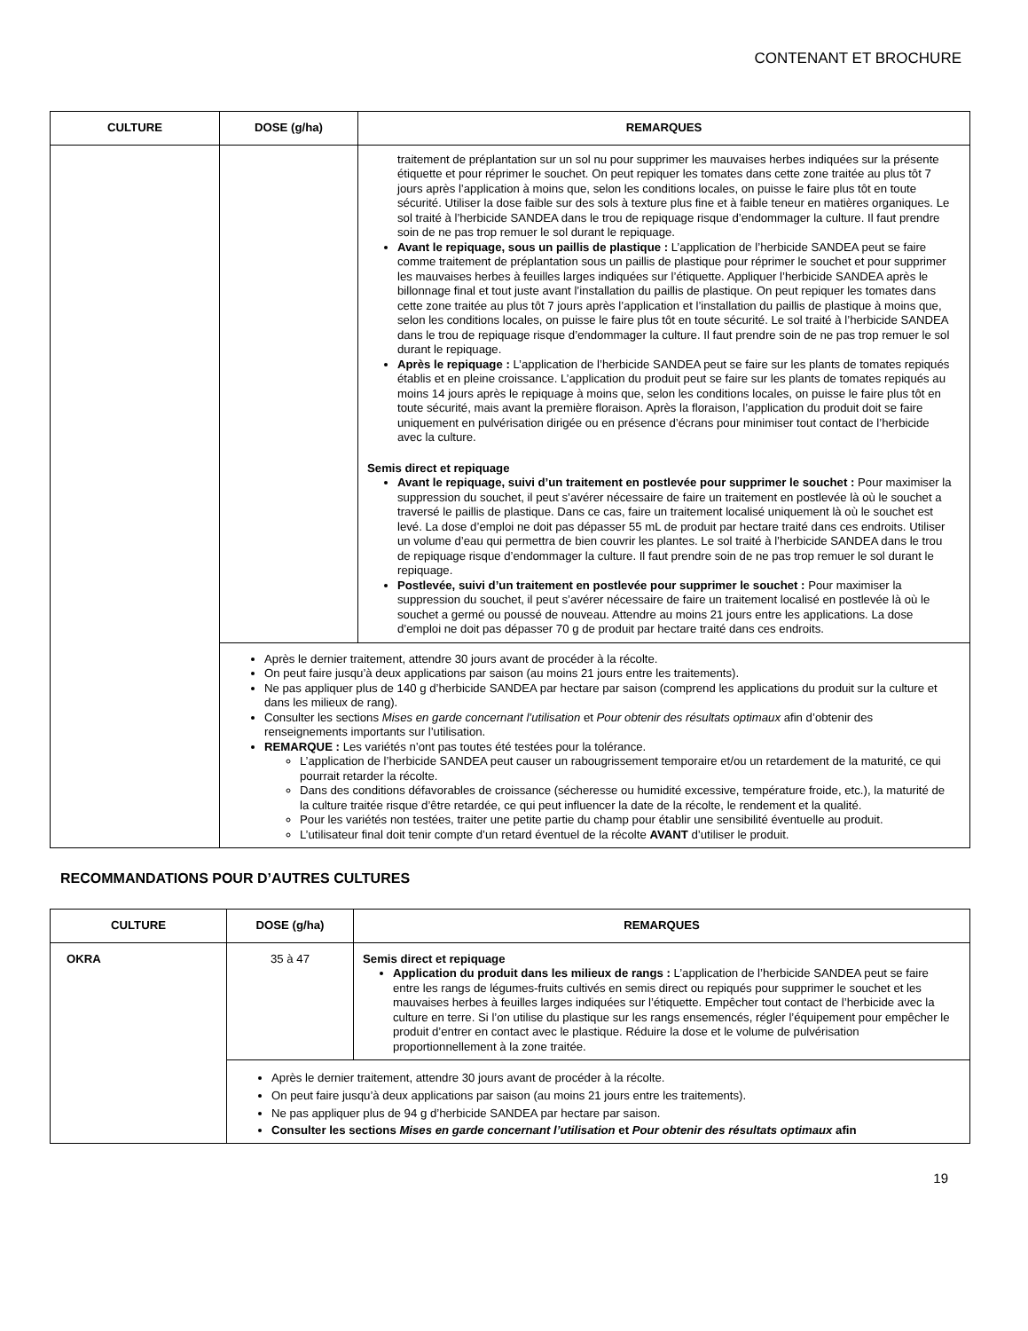CONTENANT ET BROCHURE
| CULTURE | DOSE (g/ha) | REMARQUES |
| --- | --- | --- |
| | | traitement de préplantation sur un sol nu pour supprimer les mauvaises herbes indiquées sur la présente étiquette et pour réprimer le souchet. On peut repiquer les tomates dans cette zone traitée au plus tôt 7 jours après l’application à moins que, selon les conditions locales, on puisse le faire plus tôt en toute sécurité. Utiliser la dose faible sur des sols à texture plus fine et à faible teneur en matières organiques. Le sol traité à l’herbicide SANDEA dans le trou de repiquage risque d’endommager la culture. Il faut prendre soin de ne pas trop remuer le sol durant le repiquage. Avant le repiquage, sous un paillis de plastique : L’application de l’herbicide SANDEA peut se faire comme traitement de préplantation sous un paillis de plastique pour réprimer le souchet et pour supprimer les mauvaises herbes à feuilles larges indiquées sur l’étiquette. Appliquer l’herbicide SANDEA après le billonnage final et tout juste avant l’installation du paillis de plastique. On peut repiquer les tomates dans cette zone traitée au plus tôt 7 jours après l’application et l’installation du paillis de plastique à moins que, selon les conditions locales, on puisse le faire plus tôt en toute sécurité. Le sol traité à l’herbicide SANDEA dans le trou de repiquage risque d’endommager la culture. Il faut prendre soin de ne pas trop remuer le sol durant le repiquage. Après le repiquage : L’application de l’herbicide SANDEA peut se faire sur les plants de tomates repiqués établis et en pleine croissance. L’application du produit peut se faire sur les plants de tomates repiqués au moins 14 jours après le repiquage à moins que, selon les conditions locales, on puisse le faire plus tôt en toute sécurité, mais avant la première floraison. Après la floraison, l’application du produit doit se faire uniquement en pulvérisation dirigée ou en présence d’écrans pour minimiser tout contact de l’herbicide avec la culture. Semis direct et repiquage Avant le repiquage, suivi d’un traitement en postlevée pour supprimer le souchet : Pour maximiser la suppression du souchet, il peut s’avérer nécessaire de faire un traitement en postlevée là où le souchet a traversé le paillis de plastique. Dans ce cas, faire un traitement localisé uniquement là où le souchet est levé. La dose d’emploi ne doit pas dépasser 55 mL de produit par hectare traité dans ces endroits. Utiliser un volume d’eau qui permettra de bien couvrir les plantes. Le sol traité à l’herbicide SANDEA dans le trou de repiquage risque d’endommager la culture. Il faut prendre soin de ne pas trop remuer le sol durant le repiquage. Postlevée, suivi d’un traitement en postlevée pour supprimer le souchet : Pour maximiser la suppression du souchet, il peut s’avérer nécessaire de faire un traitement localisé en postlevée là où le souchet a germé ou poussé de nouveau. Attendre au moins 21 jours entre les applications. La dose d’emploi ne doit pas dépasser 70 g de produit par hectare traité dans ces endroits. |
| | Après le dernier traitement, attendre 30 jours avant de procéder à la récolte. On peut faire jusqu’à deux applications par saison (au moins 21 jours entre les traitements). Ne pas appliquer plus de 140 g d’herbicide SANDEA par hectare par saison (comprend les applications du produit sur la culture et dans les milieux de rang). Consulter les sections Mises en garde concernant l’utilisation et Pour obtenir des résultats optimaux afin d’obtenir des renseignements importants sur l’utilisation. REMARQUE : Les variétés n’ont pas toutes été testées pour la tolérance. L’application de l’herbicide SANDEA peut causer un rabougrissement temporaire et/ou un retardement de la maturité, ce qui pourrait retarder la récolte. Dans des conditions défavorables de croissance (sécheresse ou humidité excessive, température froide, etc.), la maturité de la culture traitée risque d’être retardée, ce qui peut influencer la date de la récolte, le rendement et la qualité. Pour les variétés non testées, traiter une petite partie du champ pour établir une sensibilité éventuelle au produit. L’utilisateur final doit tenir compte d’un retard éventuel de la récolte AVANT d’utiliser le produit. | |
RECOMMANDATIONS POUR D’AUTRES CULTURES
| CULTURE | DOSE (g/ha) | REMARQUES |
| --- | --- | --- |
| OKRA | 35 à 47 | Semis direct et repiquage Application du produit dans les milieux de rangs : L’application de l’herbicide SANDEA peut se faire entre les rangs de légumes-fruits cultivés en semis direct ou repiqués pour supprimer le souchet et les mauvaises herbes à feuilles larges indiquées sur l’étiquette. Empêcher tout contact de l’herbicide avec la culture en terre. Si l’on utilise du plastique sur les rangs ensemencés, régler l’équipement pour empêcher le produit d’entrer en contact avec le plastique. Réduire la dose et le volume de pulvérisation proportionnellement à la zone traitée. |
| | Après le dernier traitement, attendre 30 jours avant de procéder à la récolte. On peut faire jusqu’à deux applications par saison (au moins 21 jours entre les traitements). Ne pas appliquer plus de 94 g d’herbicide SANDEA par hectare par saison. Consulter les sections Mises en garde concernant l’utilisation et Pour obtenir des résultats optimaux afin | |
19